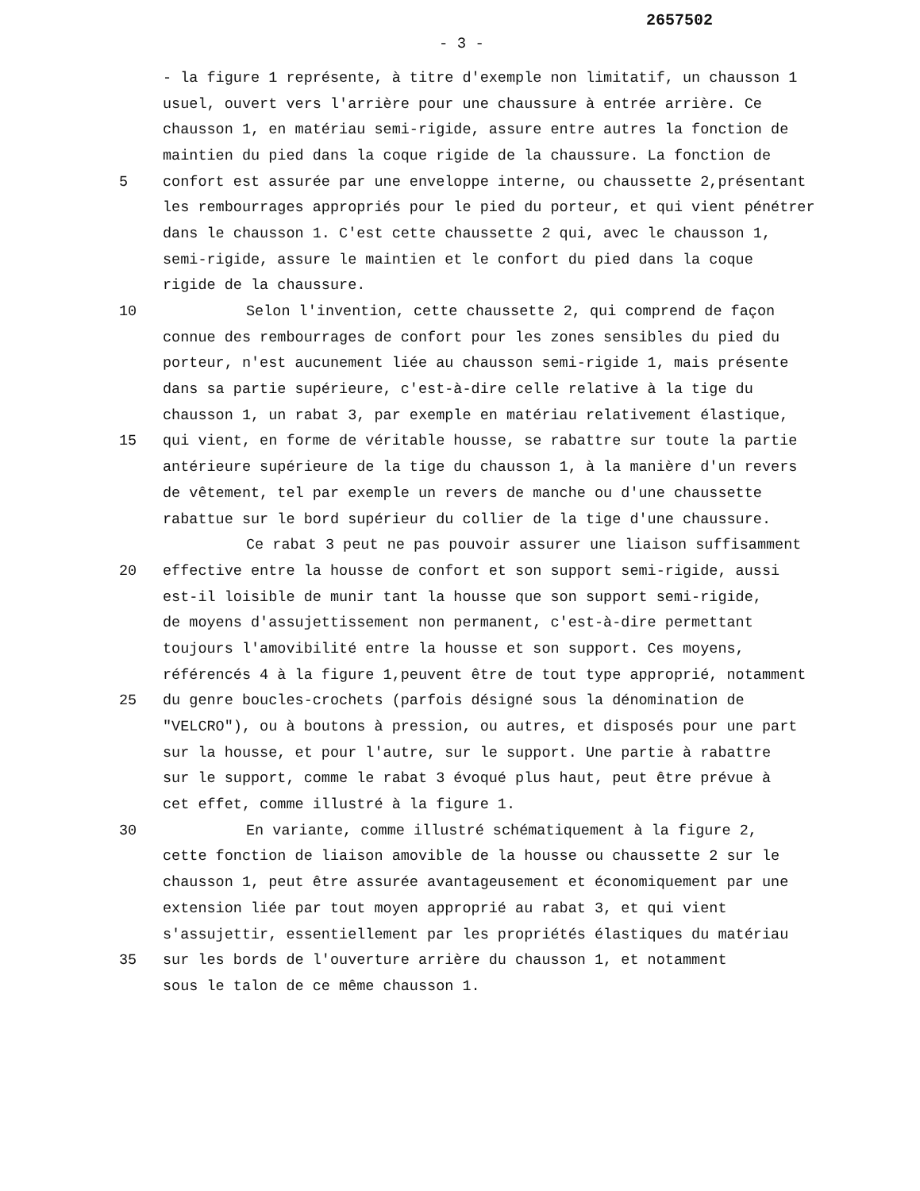2657502
- 3 -
- la figure 1 représente, à titre d'exemple non limitatif, un chausson 1
usuel, ouvert vers l'arrière pour une chaussure à entrée arrière. Ce
chausson 1, en matériau semi-rigide, assure entre autres la fonction de
maintien du pied dans la coque rigide de la chaussure. La fonction de
5 confort est assurée par une enveloppe interne, ou chaussette 2,présentant
les rembourrages appropriés pour le pied du porteur, et qui vient pénétrer
dans le chausson 1. C'est cette chaussette 2 qui, avec le chausson 1,
semi-rigide, assure le maintien et le confort du pied dans la coque
rigide de la chaussure.
10 Selon l'invention, cette chaussette 2, qui comprend de façon
connue des rembourrages de confort pour les zones sensibles du pied du
porteur, n'est aucunement liée au chausson semi-rigide 1, mais présente
dans sa partie supérieure, c'est-à-dire celle relative à la tige du
chausson 1, un rabat 3, par exemple en matériau relativement élastique,
15 qui vient, en forme de véritable housse, se rabattre sur toute la partie
antérieure supérieure de la tige du chausson 1, à la manière d'un revers
de vêtement, tel par exemple un revers de manche ou d'une chaussette
rabattue sur le bord supérieur du collier de la tige d'une chaussure.
Ce rabat 3 peut ne pas pouvoir assurer une liaison suffisamment
20 effective entre la housse de confort et son support semi-rigide, aussi
est-il loisible de munir tant la housse que son support semi-rigide,
de moyens d'assujettissement non permanent, c'est-à-dire permettant
toujours l'amovibilité entre la housse et son support. Ces moyens,
référencés 4 à la figure 1,peuvent être de tout type approprié, notamment
25 du genre boucles-crochets (parfois désigné sous la dénomination de
"VELCRO"), ou à boutons à pression, ou autres, et disposés pour une part
sur la housse, et pour l'autre, sur le support. Une partie à rabattre
sur le support, comme le rabat 3 évoqué plus haut, peut être prévue à
cet effet, comme illustré à la figure 1.
30 En variante, comme illustré schématiquement à la figure 2,
cette fonction de liaison amovible de la housse ou chaussette 2 sur le
chausson 1, peut être assurée avantageusement et économiquement par une
extension liée par tout moyen approprié au rabat 3, et qui vient
s'assujettir, essentiellement par les propriétés élastiques du matériau
35 sur les bords de l'ouverture arrière du chausson 1, et notamment
sous le talon de ce même chausson 1.